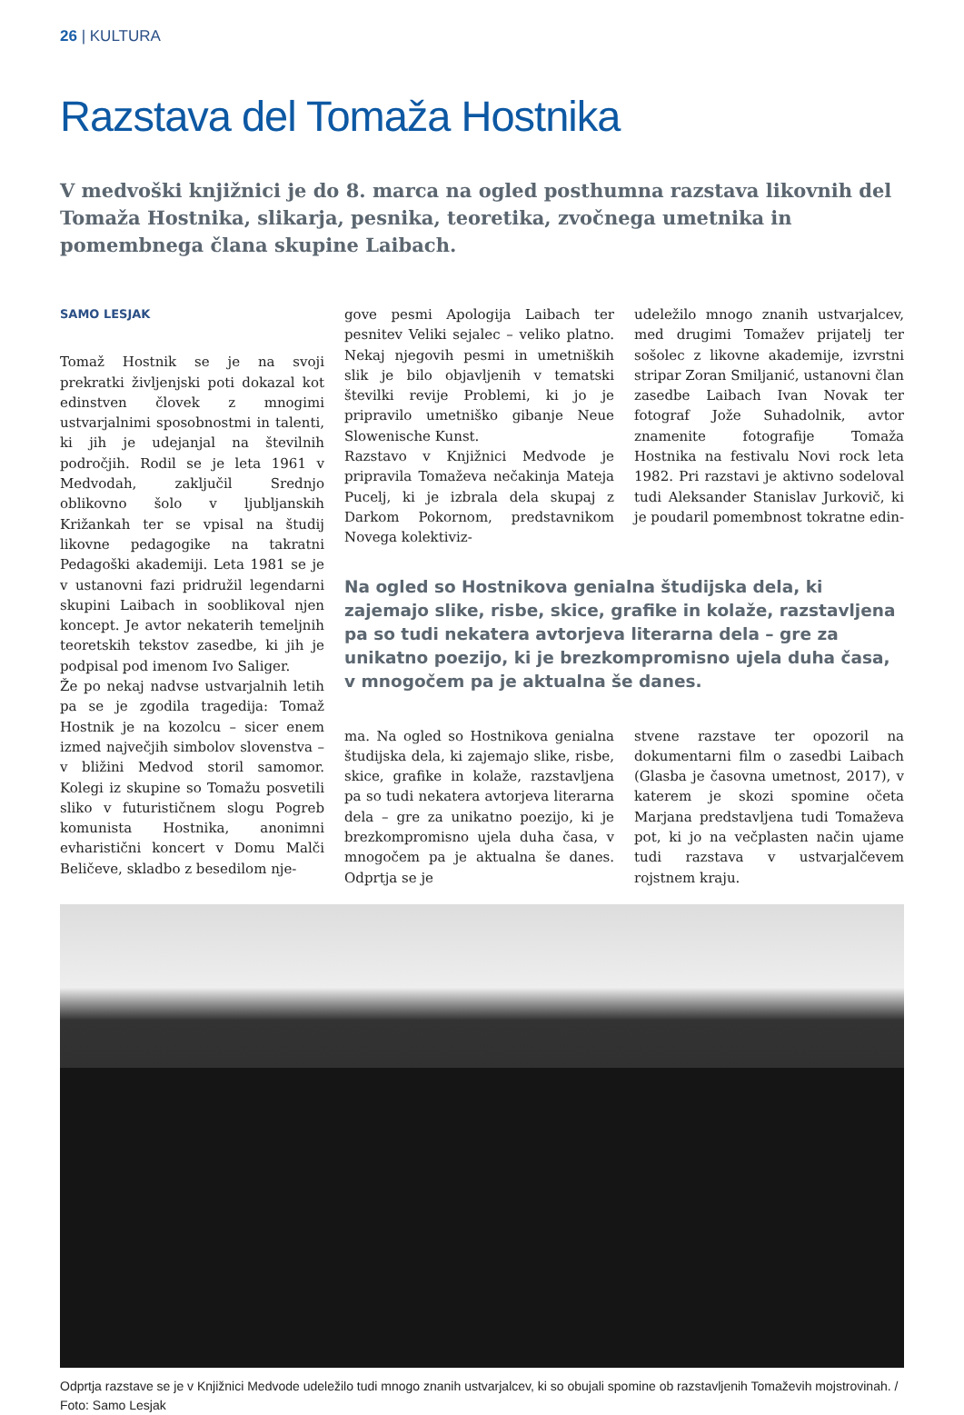26 | KULTURA
Razstava del Tomaža Hostnika
V medvoški knjižnici je do 8. marca na ogled posthumna razstava likovnih del Tomaža Hostnika, slikarja, pesnika, teoretika, zvočnega umetnika in pomembnega člana skupine Laibach.
SAMO LESJAK
Tomaž Hostnik se je na svoji prekratki življenjski poti dokazal kot edinstven človek z mnogimi ustvarjalnimi sposobnostmi in talenti, ki jih je udejanjal na številnih področjih. Rodil se je leta 1961 v Medvodah, zaključil Srednjo oblikovno šolo v ljubljanskih Križankah ter se vpisal na študij likovne pedagogike na takratni Pedagoški akademiji. Leta 1981 se je v ustanovni fazi pridružil legendarni skupini Laibach in sooblikoval njen koncept. Je avtor nekaterih temeljnih teoretskih tekstov zasedbe, ki jih je podpisal pod imenom Ivo Saliger.
Že po nekaj nadvse ustvarjalnih letih pa se je zgodila tragedija: Tomaž Hostnik je na kozolcu – sicer enem izmed največjih simbolov slovenstva – v bližini Medvod storil samomor. Kolegi iz skupine so Tomažu posvetili sliko v futurističnem slogu Pogreb komunista Hostnika, anonimni evharistični koncert v Domu Malči Beličeve, skladbo z besedilom nje-
gove pesmi Apologija Laibach ter pesnitev Veliki sejalec – veliko platno. Nekaj njegovih pesmi in umetniških slik je bilo objavljenih v tematski številki revije Problemi, ki jo je pripravilo umetniško gibanje Neue Slowenische Kunst.
Razstavo v Knjižnici Medvode je pripravila Tomaževa nečakinja Mateja Pucelj, ki je izbrala dela skupaj z Darkom Pokornom, predstavnikom Novega kolektiviz-
udeležilo mnogo znanih ustvarjalcev, med drugimi Tomažev prijatelj ter sošolec z likovne akademije, izvrstni stripar Zoran Smiljanić, ustanovni član zasedbe Laibach Ivan Novak ter fotograf Jože Suhadolnik, avtor znamenite fotografije Tomaža Hostnika na festivalu Novi rock leta 1982. Pri razstavi je aktivno sodeloval tudi Aleksander Stanislav Jurkovič, ki je poudaril pomembnost tokratne edin-
Na ogled so Hostnikova genialna študijska dela, ki zajemajo slike, risbe, skice, grafike in kolaže, razstavljena pa so tudi nekatera avtorjeva literarna dela – gre za unikatno poezijo, ki je brezkompromisno ujela duha časa, v mnogočem pa je aktualna še danes.
ma. Na ogled so Hostnikova genialna študijska dela, ki zajemajo slike, risbe, skice, grafike in kolaže, razstavljena pa so tudi nekatera avtorjeva literarna dela – gre za unikatno poezijo, ki je brezkompromisno ujela duha časa, v mnogočem pa je aktualna še danes. Odprtja se je
stvene razstave ter opozoril na dokumentarni film o zasedbi Laibach (Glasba je časovna umetnost, 2017), v katerem je skozi spomine očeta Marjana predstavljena tudi Tomaževa pot, ki jo na večplasten način ujame tudi razstava v ustvarjalčevem rojstnem kraju.
Odprtja razstave se je v Knjižnici Medvode udeležilo tudi mnogo znanih ustvarjalcev, ki so obujali spomine ob razstavljenih Tomaževih mojstrovinah. / Foto: Samo Lesjak